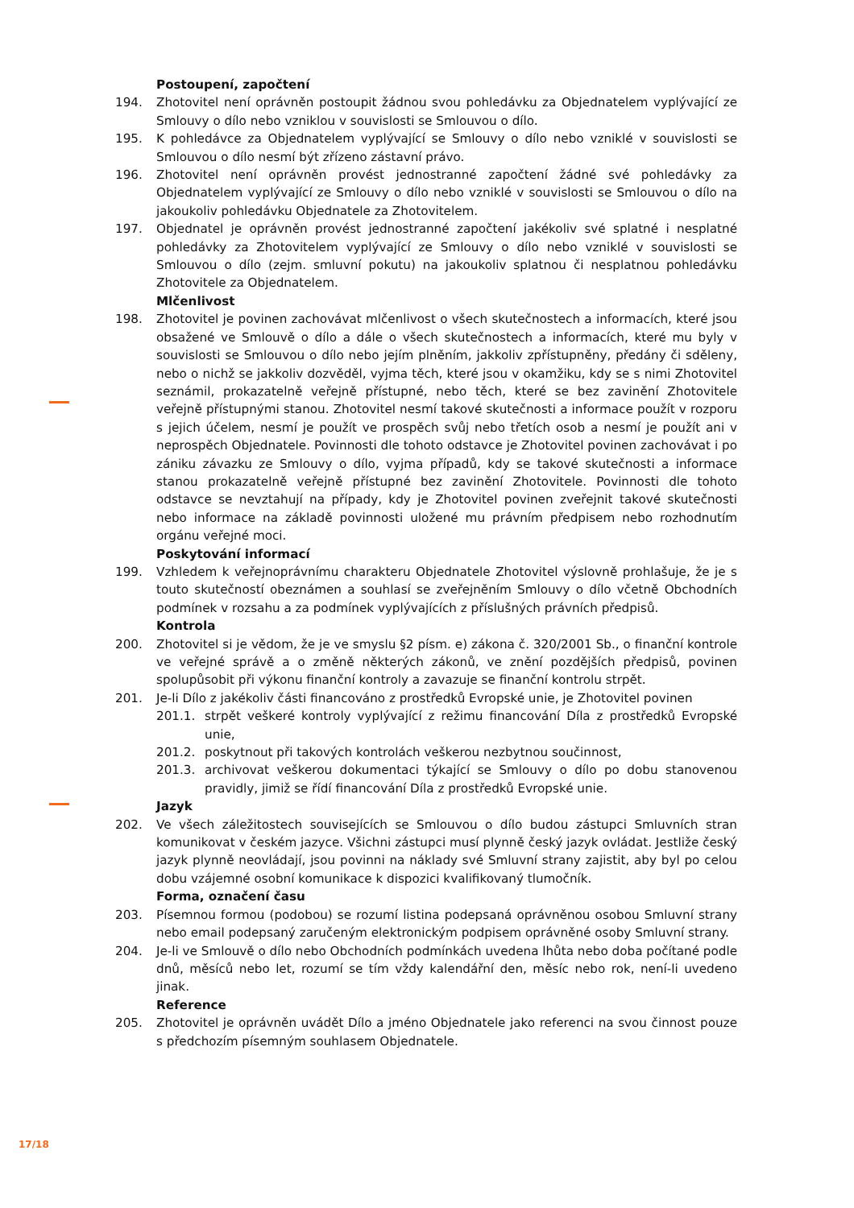Postoupení, započtení
194. Zhotovitel není oprávněn postoupit žádnou svou pohledávku za Objednatelem vyplývající ze Smlouvy o dílo nebo vzniklou v souvislosti se Smlouvou o dílo.
195. K pohledávce za Objednatelem vyplývající se Smlouvy o dílo nebo vzniklé v souvislosti se Smlouvou o dílo nesmí být zřízeno zástavní právo.
196. Zhotovitel není oprávněn provést jednostranné započtení žádné své pohledávky za Objednatelem vyplývající ze Smlouvy o dílo nebo vzniklé v souvislosti se Smlouvou o dílo na jakoukoliv pohledávku Objednatele za Zhotovitelem.
197. Objednatel je oprávněn provést jednostranné započtení jakékoliv své splatné i nesplatné pohledávky za Zhotovitelem vyplývající ze Smlouvy o dílo nebo vzniklé v souvislosti se Smlouvou o dílo (zejm. smluvní pokutu) na jakoukoliv splatnou či nesplatnou pohledávku Zhotovitele za Objednatelem.
Mlčenlivost
198. Zhotovitel je povinen zachovávat mlčenlivost o všech skutečnostech a informacích, které jsou obsažené ve Smlouvě o dílo a dále o všech skutečnostech a informacích, které mu byly v souvislosti se Smlouvou o dílo nebo jejím plněním, jakkoliv zpřístupněny, předány či sděleny, nebo o nichž se jakkoliv dozvěděl, vyjma těch, které jsou v okamžiku, kdy se s nimi Zhotovitel seznámil, prokazatelně veřejně přístupné, nebo těch, které se bez zavinění Zhotovitele veřejně přístupnými stanou. Zhotovitel nesmí takové skutečnosti a informace použít v rozporu s jejich účelem, nesmí je použít ve prospěch svůj nebo třetích osob a nesmí je použít ani v neprospěch Objednatele. Povinnosti dle tohoto odstavce je Zhotovitel povinen zachovávat i po zániku závazku ze Smlouvy o dílo, vyjma případů, kdy se takové skutečnosti a informace stanou prokazatelně veřejně přístupné bez zavinění Zhotovitele. Povinnosti dle tohoto odstavce se nevztahují na případy, kdy je Zhotovitel povinen zveřejnit takové skutečnosti nebo informace na základě povinnosti uložené mu právním předpisem nebo rozhodnutím orgánu veřejné moci.
Poskytování informací
199. Vzhledem k veřejnoprávnímu charakteru Objednatele Zhotovitel výslovně prohlašuje, že je s touto skutečností obeznámen a souhlasí se zveřejněním Smlouvy o dílo včetně Obchodních podmínek v rozsahu a za podmínek vyplývajících z příslušných právních předpisů.
Kontrola
200. Zhotovitel si je vědom, že je ve smyslu §2 písm. e) zákona č. 320/2001 Sb., o finanční kontrole ve veřejné správě a o změně některých zákonů, ve znění pozdějších předpisů, povinen spolupůsobit při výkonu finanční kontroly a zavazuje se finanční kontrolu strpět.
201. Je-li Dílo z jakékoliv části financováno z prostředků Evropské unie, je Zhotovitel povinen
201.1. strpět veškeré kontroly vyplývající z režimu financování Díla z prostředků Evropské unie,
201.2. poskytnout při takových kontrolách veškerou nezbytnou součinnost,
201.3. archivovat veškerou dokumentaci týkající se Smlouvy o dílo po dobu stanovenou pravidly, jimiž se řídí financování Díla z prostředků Evropské unie.
Jazyk
202. Ve všech záležitostech souvisejících se Smlouvou o dílo budou zástupci Smluvních stran komunikovat v českém jazyce. Všichni zástupci musí plynně český jazyk ovládat. Jestliže český jazyk plynně neovládají, jsou povinni na náklady své Smluvní strany zajistit, aby byl po celou dobu vzájemné osobní komunikace k dispozici kvalifikovaný tlumočník.
Forma, označení času
203. Písemnou formou (podobou) se rozumí listina podepsaná oprávněnou osobou Smluvní strany nebo email podepsaný zaručeným elektronickým podpisem oprávněné osoby Smluvní strany.
204. Je-li ve Smlouvě o dílo nebo Obchodních podmínkách uvedena lhůta nebo doba počítané podle dnů, měsíců nebo let, rozumí se tím vždy kalendářní den, měsíc nebo rok, není-li uvedeno jinak.
Reference
205. Zhotovitel je oprávněn uvádět Dílo a jméno Objednatele jako referenci na svou činnost pouze s předchozím písemným souhlasem Objednatele.
17/18